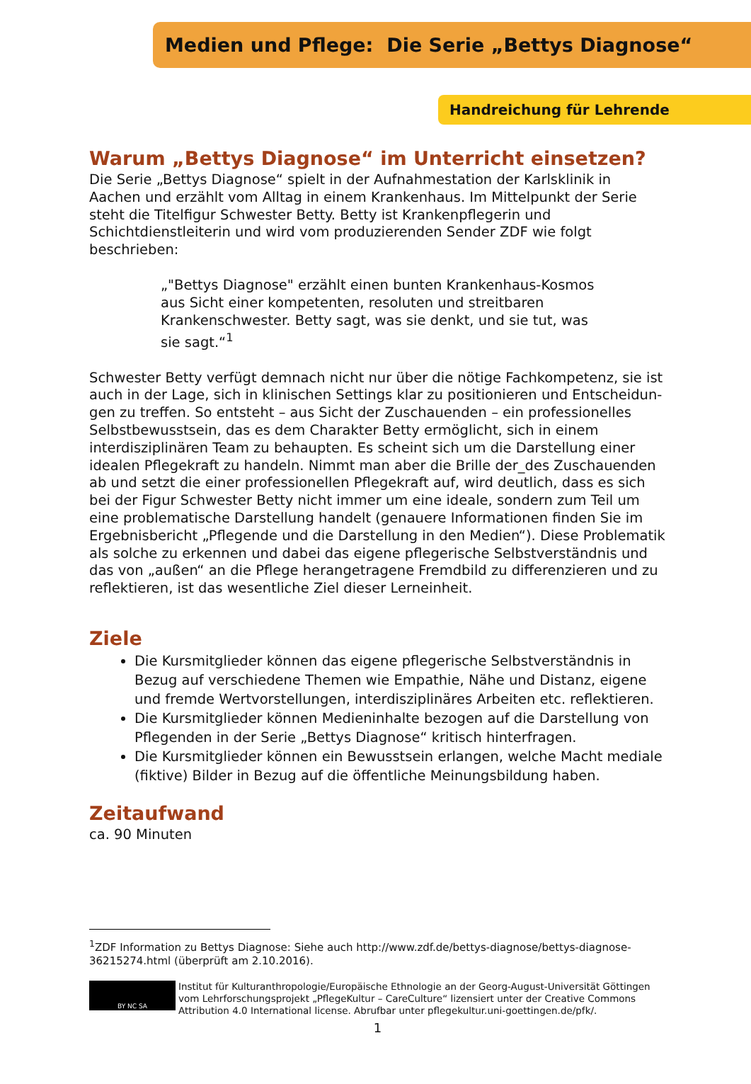Medien und Pflege: Die Serie „Bettys Diagnose“
Handreichung für Lehrende
Warum „Bettys Diagnose“ im Unterricht einsetzen?
Die Serie „Bettys Diagnose“ spielt in der Aufnahmestation der Karlsklinik in Aachen und erzählt vom Alltag in einem Krankenhaus. Im Mittelpunkt der Serie steht die Titelfigur Schwester Betty. Betty ist Krankenpflegerin und Schichtdienstleiterin und wird vom produzierenden Sender ZDF wie folgt beschrieben:
„"Bettys Diagnose" erzählt einen bunten Krankenhaus-Kosmos aus Sicht einer kompetenten, resoluten und streitbaren Krankenschwester. Betty sagt, was sie denkt, und sie tut, was sie sagt.“<sup>1</sup>
Schwester Betty verfügt demnach nicht nur über die nötige Fachkompetenz, sie ist auch in der Lage, sich in klinischen Settings klar zu positionieren und Entscheidun­gen zu treffen. So entsteht – aus Sicht der Zuschauenden – ein professionelles Selbstbewusstsein, das es dem Charakter Betty ermöglicht, sich in einem interdiszi­plinären Team zu behaupten. Es scheint sich um die Darstellung einer idealen Pflegekraft zu handeln. Nimmt man aber die Brille der_des Zuschauenden ab und setzt die einer professionellen Pflegekraft auf, wird deutlich, dass es sich bei der Figur Schwester Betty nicht immer um eine ideale, sondern zum Teil um eine problematische Darstellung handelt (genauere Informationen finden Sie im Ergebnisbericht „Pflegende und die Darstellung in den Medien“). Diese Problematik als solche zu erkennen und dabei das eigene pflegerische Selbstverständnis und das von „außen“ an die Pflege herangetragene Fremdbild zu differenzieren und zu reflektieren, ist das wesentliche Ziel dieser Lerneinheit.
Ziele
Die Kursmitglieder können das eigene pflegerische Selbstverständnis in Bezug auf verschiedene Themen wie Empathie, Nähe und Distanz, eigene und fremde Wertvorstellungen, interdisziplinäres Arbeiten etc. reflektieren.
Die Kursmitglieder können Medieninhalte bezogen auf die Darstellung von Pflegenden in der Serie „Bettys Diagnose“ kritisch hinterfragen.
Die Kursmitglieder können ein Bewusstsein erlangen, welche Macht mediale (fiktive) Bilder in Bezug auf die öffentliche Meinungsbildung haben.
Zeitaufwand
ca. 90 Minuten
<sup>1</sup> ZDF Information zu Bettys Diagnose: Siehe auch http://www.zdf.de/bettys-diagnose/bettys-diagnose-36215274.html (überprüft am 2.10.2016).
BY NC SA
Institut für Kulturanthropologie/Europäische Ethnologie an der Georg-August-Universität Göttingen vom Lehrforschungsprojekt „PflegeKultur – CareCulture“ lizensiert unter der Creative Commons Attribution 4.0 International license. Abrufbar unter pflegekultur.uni-goettingen.de/pfk/.
1